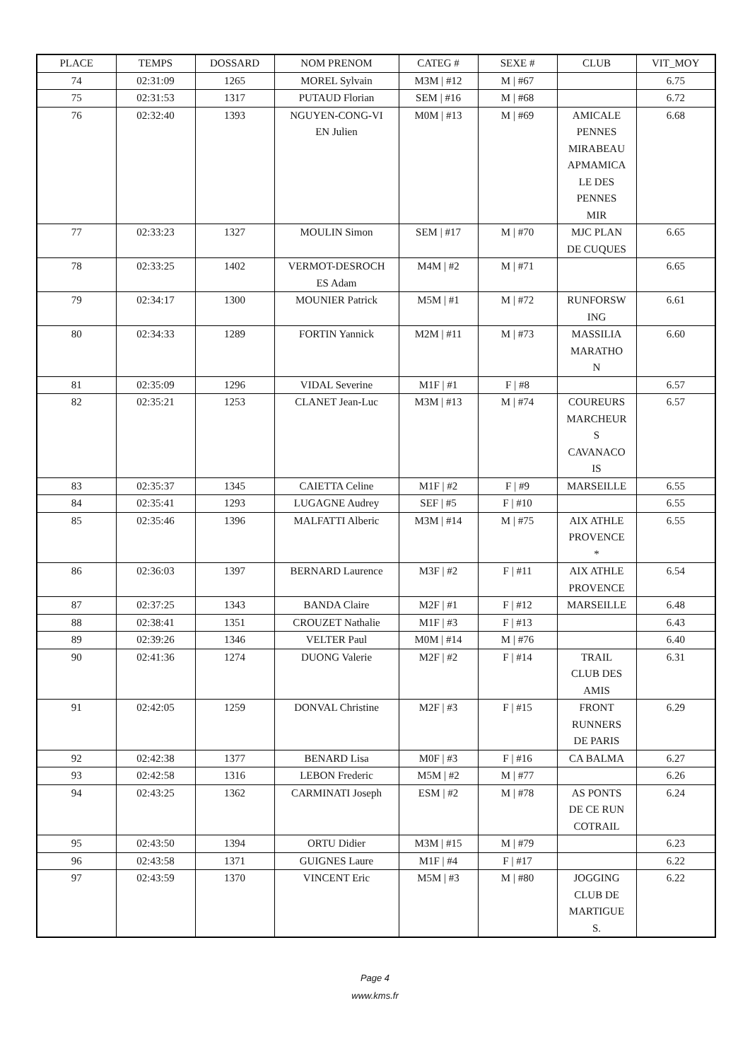| PLACE | TEMPS | DOSSARD | NOM PRENOM | CATEG # | SEXE # | CLUB | VIT_MOY |
| --- | --- | --- | --- | --- | --- | --- | --- |
| 74 | 02:31:09 | 1265 | MOREL Sylvain | M3M / #12 | M / #67 | | 6.75 |
| 75 | 02:31:53 | 1317 | PUTAUD Florian | SEM / #16 | M / #68 | | 6.72 |
| 76 | 02:32:40 | 1393 | NGUYEN-CONG-VI EN Julien | M0M / #13 | M / #69 | AMICALE PENNES MIRABEAU APMAMICA LE DES PENNES MIR | 6.68 |
| 77 | 02:33:23 | 1327 | MOULIN Simon | SEM / #17 | M / #70 | MJC PLAN DE CUQUES | 6.65 |
| 78 | 02:33:25 | 1402 | VERMOT-DESROCH ES Adam | M4M / #2 | M / #71 | | 6.65 |
| 79 | 02:34:17 | 1300 | MOUNIER Patrick | M5M / #1 | M / #72 | RUNFORSW ING | 6.61 |
| 80 | 02:34:33 | 1289 | FORTIN Yannick | M2M / #11 | M / #73 | MASSILIA MARATHO N | 6.60 |
| 81 | 02:35:09 | 1296 | VIDAL Severine | M1F / #1 | F / #8 | | 6.57 |
| 82 | 02:35:21 | 1253 | CLANET Jean-Luc | M3M / #13 | M / #74 | COUREURS MARCHEUR S CAVANACO IS | 6.57 |
| 83 | 02:35:37 | 1345 | CAIETTA Celine | M1F / #2 | F / #9 | MARSEILLE | 6.55 |
| 84 | 02:35:41 | 1293 | LUGAGNE Audrey | SEF / #5 | F / #10 | | 6.55 |
| 85 | 02:35:46 | 1396 | MALFATTI Alberic | M3M / #14 | M / #75 | AIX ATHLE PROVENCE * | 6.55 |
| 86 | 02:36:03 | 1397 | BERNARD Laurence | M3F / #2 | F / #11 | AIX ATHLE PROVENCE | 6.54 |
| 87 | 02:37:25 | 1343 | BANDA Claire | M2F / #1 | F / #12 | MARSEILLE | 6.48 |
| 88 | 02:38:41 | 1351 | CROUZET Nathalie | M1F / #3 | F / #13 | | 6.43 |
| 89 | 02:39:26 | 1346 | VELTER Paul | M0M / #14 | M / #76 | | 6.40 |
| 90 | 02:41:36 | 1274 | DUONG Valerie | M2F / #2 | F / #14 | TRAIL CLUB DES AMIS | 6.31 |
| 91 | 02:42:05 | 1259 | DONVAL Christine | M2F / #3 | F / #15 | FRONT RUNNERS DE PARIS | 6.29 |
| 92 | 02:42:38 | 1377 | BENARD Lisa | M0F / #3 | F / #16 | CA BALMA | 6.27 |
| 93 | 02:42:58 | 1316 | LEBON Frederic | M5M / #2 | M / #77 | | 6.26 |
| 94 | 02:43:25 | 1362 | CARMINATI Joseph | ESM / #2 | M / #78 | AS PONTS DE CE RUN COTRAIL | 6.24 |
| 95 | 02:43:50 | 1394 | ORTU Didier | M3M / #15 | M / #79 | | 6.23 |
| 96 | 02:43:58 | 1371 | GUIGNES Laure | M1F / #4 | F / #17 | | 6.22 |
| 97 | 02:43:59 | 1370 | VINCENT Eric | M5M / #3 | M / #80 | JOGGING CLUB DE MARTIGUE S. | 6.22 |
Page 4
www.kms.fr